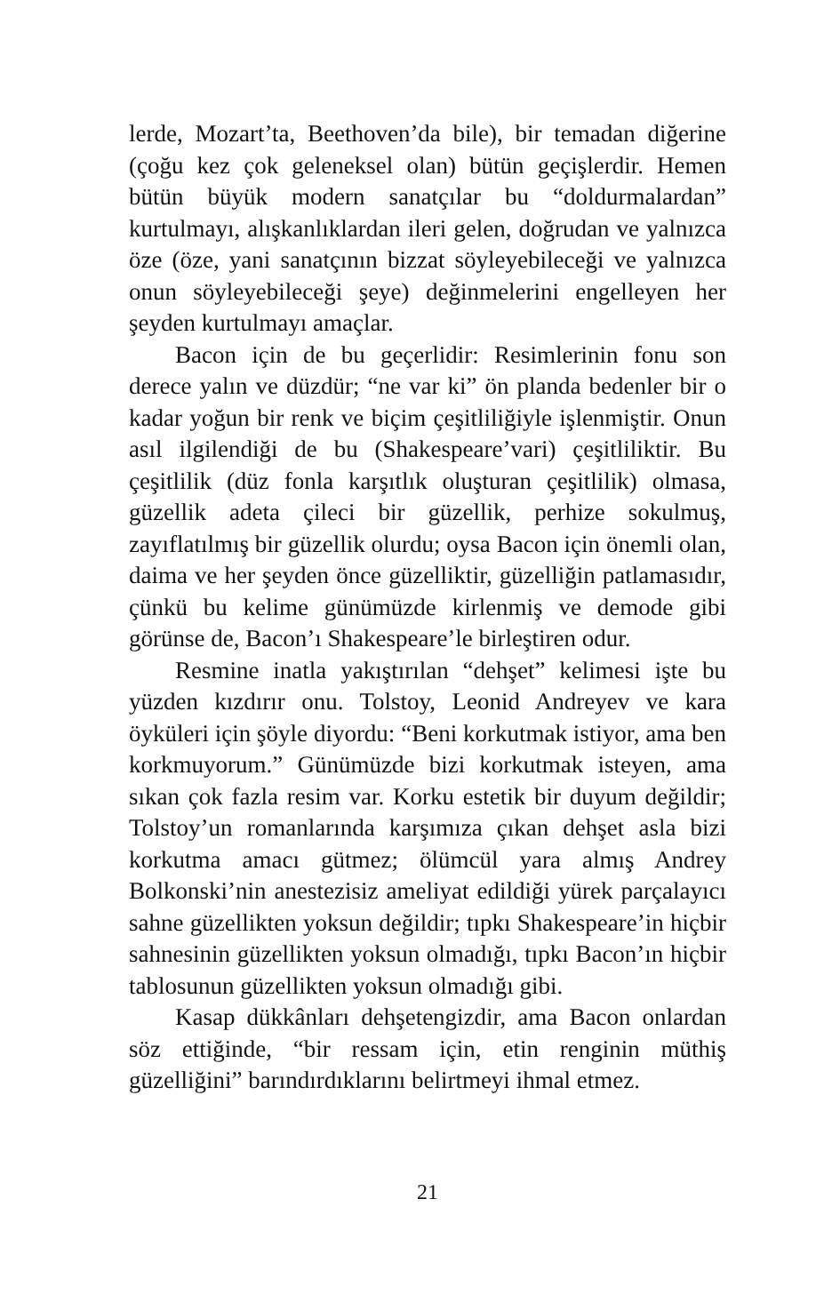lerde, Mozart’ta, Beethoven’da bile), bir temadan diğeri­ne (çoğu kez çok geleneksel olan) bütün geçişlerdir. He­men bütün büyük modern sanatçılar bu “doldurmalar­dan” kurtulmayı, alışkanlıklardan ileri gelen, doğrudan ve yalnızca öze (öze, yani sanatçının bizzat söyleyebile­ceği ve yalnızca onun söyleyebileceği şeye) değinmeleri­ni engelleyen her şeyden kurtulmayı amaçlar.
Bacon için de bu geçerlidir: Resimlerinin fonu son derece yalın ve düzdür; “ne var ki” ön planda bedenler bir o kadar yoğun bir renk ve biçim çeşitliliğiyle işlen­miştir. Onun asıl ilgilendiği de bu (Shakespeare’vari) çe­şitliliktir. Bu çeşitlilik (düz fonla karşıtlık oluşturan çeşit­lilik) olmasa, güzellik adeta çileci bir güzellik, perhize sokulmuş, zayıflatılmış bir güzellik olurdu; oysa Bacon için önemli olan, daima ve her şeyden önce güzelliktir, güzelliğin patlamasıdır, çünkü bu kelime günümüzde kirlenmiş ve demode gibi görünse de, Bacon’ı Shake­speare’le birleştiren odur.
Resmine inatla yakıştırılan “dehşet” kelimesi işte bu yüzden kızdırır onu. Tolstoy, Leonid Andreyev ve kara öyküleri için şöyle diyordu: “Beni korkutmak istiyor, ama ben korkmuyorum.” Günümüzde bizi korkutmak iste­yen, ama sıkan çok fazla resim var. Korku estetik bir du­yum değildir; Tolstoy’un romanlarında karşımıza çıkan dehşet asla bizi korkutma amacı gütmez; ölümcül yara almış Andrey Bolkonski’nin anestezisiz ameliyat edildiği yürek parçalayıcı sahne güzellikten yoksun değildir; tıp­kı Shakespeare’in hiçbir sahnesinin güzellikten yoksun olmadığı, tıpkı Bacon’ın hiçbir tablosunun güzellikten yoksun olmadığı gibi.
Kasap dükkânları dehşetengizdir, ama Bacon onlar­dan söz ettiğinde, “bir ressam için, etin renginin müthiş güzelliğini” barındırdıklarını belirtmeyi ihmal etmez.
21